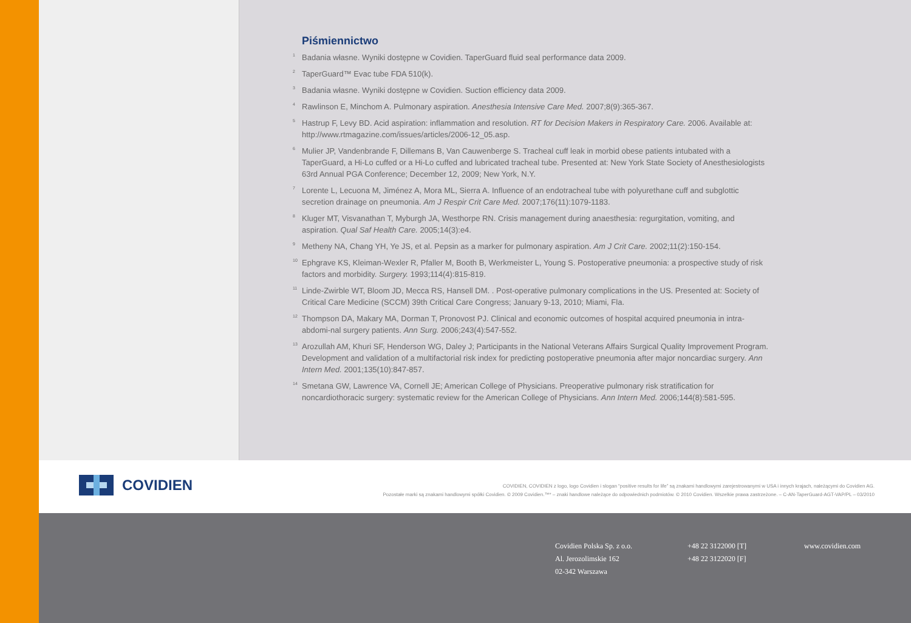Piśmiennictwo
1 Badania własne. Wyniki dostępne w Covidien. TaperGuard fluid seal performance data 2009.
2 TaperGuard™ Evac tube FDA 510(k).
3 Badania własne. Wyniki dostępne w Covidien. Suction efficiency data 2009.
4 Rawlinson E, Minchom A. Pulmonary aspiration. Anesthesia Intensive Care Med. 2007;8(9):365-367.
5 Hastrup F, Levy BD. Acid aspiration: inflammation and resolution. RT for Decision Makers in Respiratory Care. 2006. Available at: http://www.rtmagazine.com/issues/articles/2006-12_05.asp.
6 Mulier JP, Vandenbrande F, Dillemans B, Van Cauwenberge S. Tracheal cuff leak in morbid obese patients intubated with a TaperGuard, a Hi-Lo cuffed or a Hi-Lo cuffed and lubricated tracheal tube. Presented at: New York State Society of Anesthesiologists 63rd Annual PGA Conference; December 12, 2009; New York, N.Y.
7 Lorente L, Lecuona M, Jiménez A, Mora ML, Sierra A. Influence of an endotracheal tube with polyurethane cuff and subglottic secretion drainage on pneumonia. Am J Respir Crit Care Med. 2007;176(11):1079-1183.
8 Kluger MT, Visvanathan T, Myburgh JA, Westhorpe RN. Crisis management during anaesthesia: regurgitation, vomiting, and aspiration. Qual Saf Health Care. 2005;14(3):e4.
9 Metheny NA, Chang YH, Ye JS, et al. Pepsin as a marker for pulmonary aspiration. Am J Crit Care. 2002;11(2):150-154.
10 Ephgrave KS, Kleiman-Wexler R, Pfaller M, Booth B, Werkmeister L, Young S. Postoperative pneumonia: a prospective study of risk factors and morbidity. Surgery. 1993;114(4):815-819.
11 Linde-Zwirble WT, Bloom JD, Mecca RS, Hansell DM. . Post-operative pulmonary complications in the US. Presented at: Society of Critical Care Medicine (SCCM) 39th Critical Care Congress; January 9-13, 2010; Miami, Fla.
12 Thompson DA, Makary MA, Dorman T, Pronovost PJ. Clinical and economic outcomes of hospital acquired pneumonia in intra-abdomi-nal surgery patients. Ann Surg. 2006;243(4):547-552.
13 Arozullah AM, Khuri SF, Henderson WG, Daley J; Participants in the National Veterans Affairs Surgical Quality Improvement Program. Development and validation of a multifactorial risk index for predicting postoperative pneumonia after major noncardiac surgery. Ann Intern Med. 2001;135(10):847-857.
14 Smetana GW, Lawrence VA, Cornell JE; American College of Physicians. Preoperative pulmonary risk stratification for noncardiothoracic surgery: systematic review for the American College of Physicians. Ann Intern Med. 2006;144(8):581-595.
COVIDIEN
COVIDIEN, COVIDIEN z logo, logo Covidien i slogan “positive results for life” są znakami handlowymi zarejestrowanymi w USA i innych krajach, należącymi do Covidien AG.
Pozostałe marki są znakami handlowymi spółki Covidien. © 2009 Covidien.™* – znaki handlowe należące do odpowiednich podmiotów. © 2010 Covidien. Wszelkie prawa zastrzeżone. – C-AN-TaperGuard-AGT-VAP/PL – 03/2010
Covidien Polska Sp. z o.o.
Al. Jerozolimskie 162
02-342 Warszawa
+48 22 3122000 [T]
+48 22 3122020 [F]
www.covidien.com